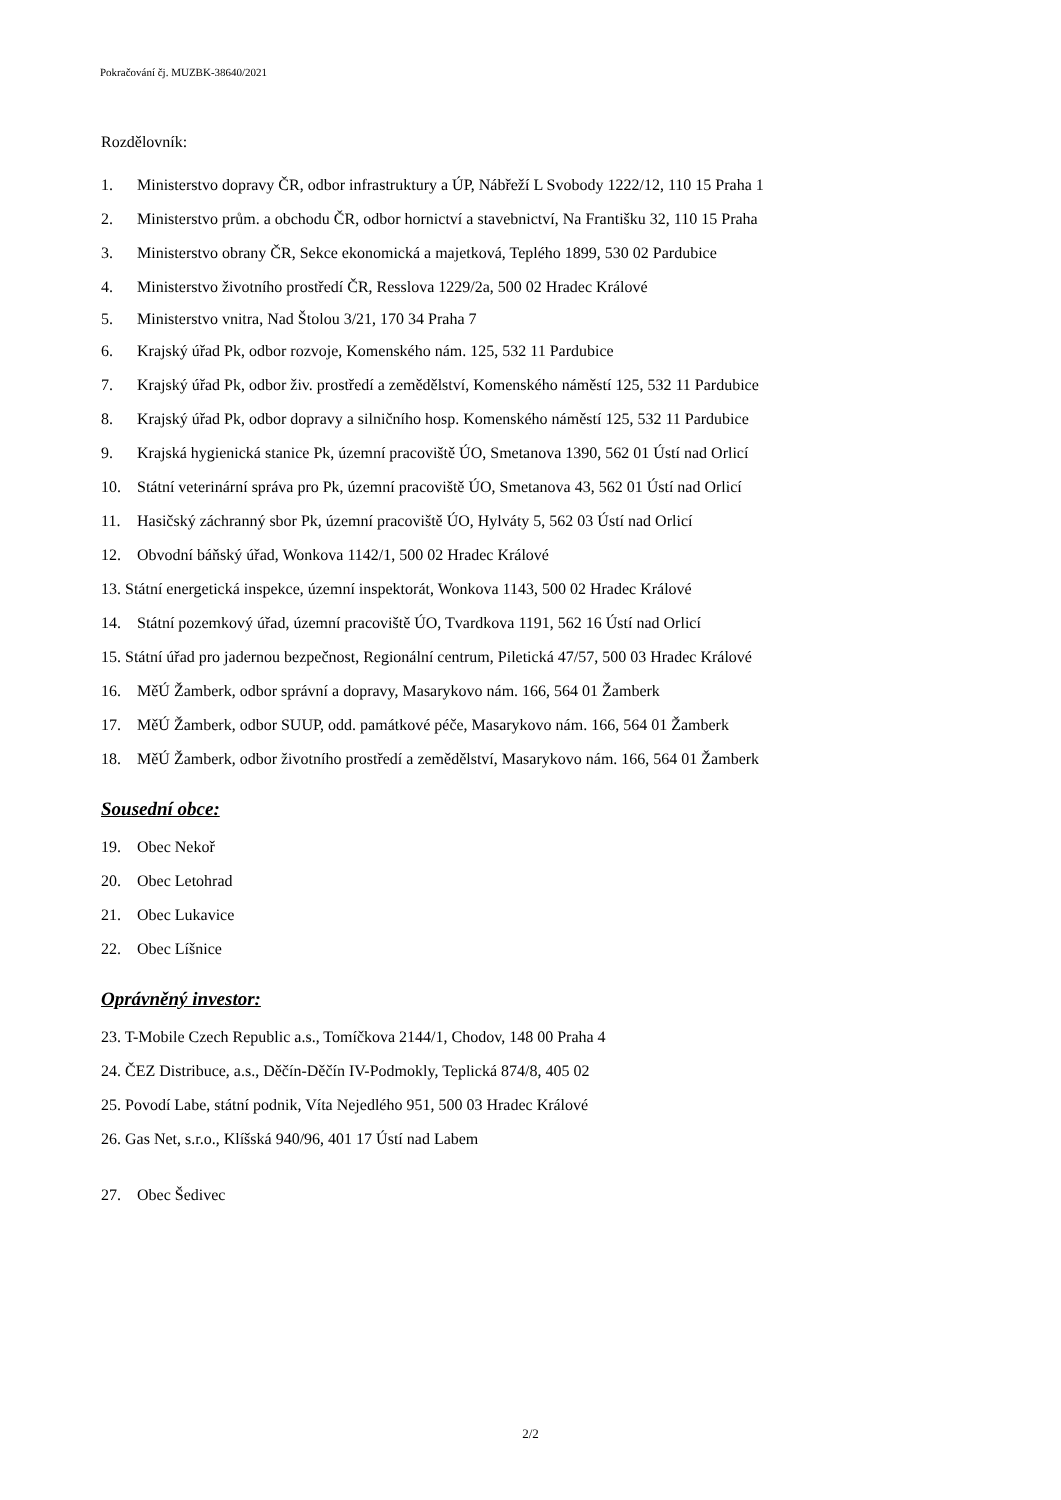Pokračování čj. MUZBK-38640/2021
Rozdělovník:
1. Ministerstvo dopravy ČR, odbor infrastruktury a ÚP, Nábřeží L Svobody 1222/12, 110 15 Praha 1
2. Ministerstvo prům. a obchodu ČR, odbor hornictví a stavebnictví, Na Františku 32, 110 15 Praha
3. Ministerstvo obrany ČR, Sekce ekonomická a majetková, Teplého 1899, 530 02 Pardubice
4. Ministerstvo životního prostředí ČR, Resslova 1229/2a, 500 02 Hradec Králové
5. Ministerstvo vnitra, Nad Štolou 3/21, 170 34 Praha 7
6. Krajský úřad Pk, odbor rozvoje, Komenského nám. 125, 532 11 Pardubice
7. Krajský úřad Pk, odbor živ. prostředí a zemědělství, Komenského náměstí 125, 532 11 Pardubice
8. Krajský úřad Pk, odbor dopravy a silničního hosp. Komenského náměstí 125, 532 11 Pardubice
9. Krajská hygienická stanice Pk, územní pracoviště ÚO, Smetanova 1390, 562 01 Ústí nad Orlicí
10. Státní veterinární správa pro Pk, územní pracoviště ÚO, Smetanova 43, 562 01 Ústí nad Orlicí
11. Hasičský záchranný sbor Pk, územní pracoviště ÚO, Hylváty 5, 562 03 Ústí nad Orlicí
12. Obvodní báňský úřad, Wonkova 1142/1, 500 02 Hradec Králové
13. Státní energetická inspekce, územní inspektorát, Wonkova 1143, 500 02 Hradec Králové
14. Státní pozemkový úřad, územní pracoviště ÚO, Tvardkova 1191, 562 16 Ústí nad Orlicí
15. Státní úřad pro jadernou bezpečnost, Regionální centrum, Piletická 47/57, 500 03 Hradec Králové
16. MěÚ Žamberk, odbor správní a dopravy, Masarykovo nám. 166, 564 01 Žamberk
17. MěÚ Žamberk, odbor SUUP, odd. památkové péče, Masarykovo nám. 166, 564 01 Žamberk
18. MěÚ Žamberk, odbor životního prostředí a zemědělství, Masarykovo nám. 166, 564 01 Žamberk
Sousední obce:
19. Obec Nekoř
20. Obec Letohrad
21. Obec Lukavice
22. Obec Líšnice
Oprávněný investor:
23. T-Mobile Czech Republic a.s., Tomíčkova 2144/1, Chodov, 148 00 Praha 4
24. ČEZ Distribuce, a.s., Děčín-Děčín IV-Podmokly, Teplická 874/8, 405 02
25. Povodí Labe, státní podnik, Víta Nejedlého 951, 500 03 Hradec Králové
26. Gas Net, s.r.o., Klíšská 940/96, 401 17 Ústí nad Labem
27. Obec Šedivec
2/2